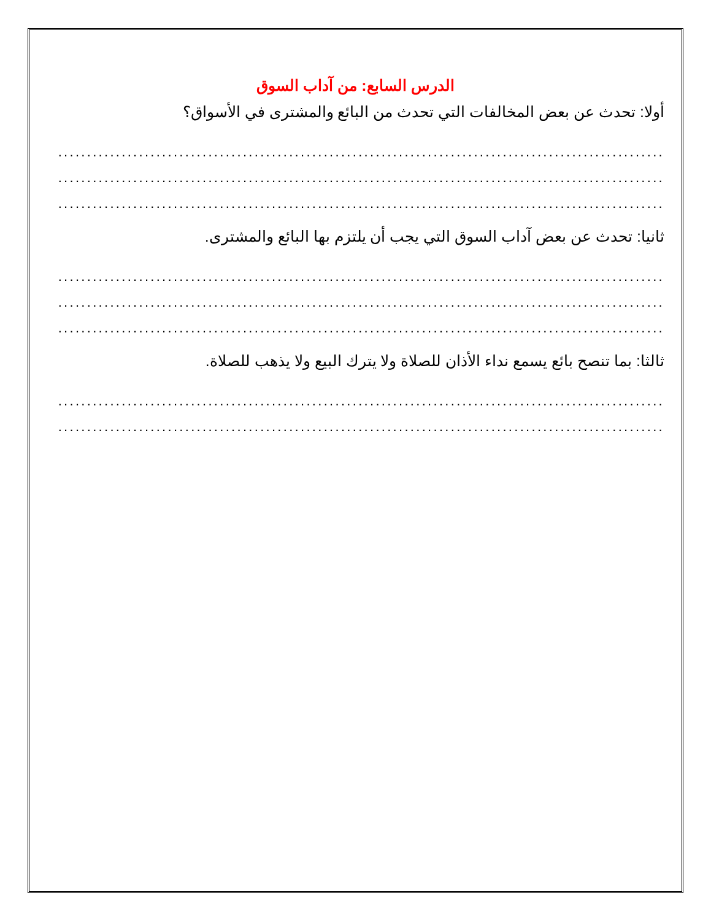الدرس السابع: من آداب السوق
أولا: تحدث عن بعض المخالفات التي تحدث من البائع والمشترى في الأسواق؟
.........................................................................................................
.........................................................................................................
.........................................................................................................
ثانيا: تحدث عن بعض آداب السوق التي يجب أن يلتزم بها البائع والمشترى.
.........................................................................................................
.........................................................................................................
.........................................................................................................
ثالثا: بما تنصح بائع يسمع نداء الأذان للصلاة ولا يترك البيع ولا يذهب للصلاة.
.........................................................................................................
.........................................................................................................